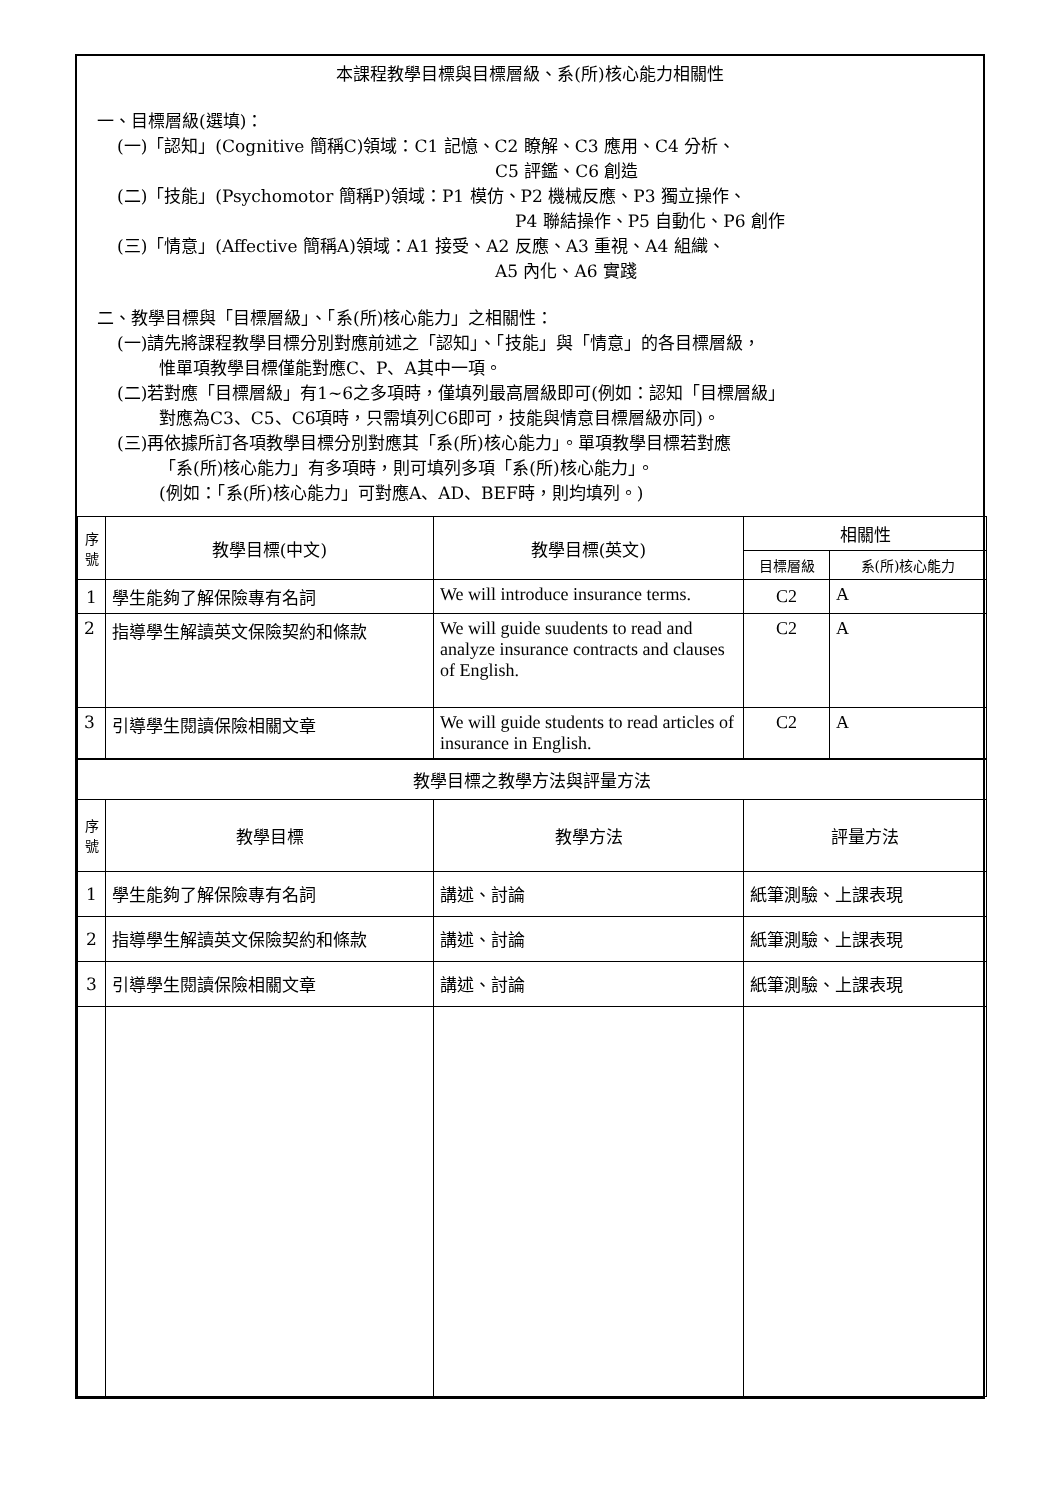本課程教學目標與目標層級、系(所)核心能力相關性
一、目標層級(選填)：
(一)「認知」(Cognitive 簡稱C)領域：C1 記憶、C2 瞭解、C3 應用、C4 分析、
C5 評鑑、C6 創造
(二)「技能」(Psychomotor 簡稱P)領域：P1 模仿、P2 機械反應、P3 獨立操作、
P4 聯結操作、P5 自動化、P6 創作
(三)「情意」(Affective 簡稱A)領域：A1 接受、A2 反應、A3 重視、A4 組織、
A5 內化、A6 實踐
二、教學目標與「目標層級」、「系(所)核心能力」之相關性：
(一)請先將課程教學目標分別對應前述之「認知」、「技能」與「情意」的各目標層級，
惟單項教學目標僅能對應C、P、A其中一項。
(二)若對應「目標層級」有1~6之多項時，僅填列最高層級即可(例如：認知「目標層級」
對應為C3、C5、C6項時，只需填列C6即可，技能與情意目標層級亦同)。
(三)再依據所訂各項教學目標分別對應其「系(所)核心能力」。單項教學目標若對應
「系(所)核心能力」有多項時，則可填列多項「系(所)核心能力」。
(例如：「系(所)核心能力」可對應A、AD、BEF時，則均填列。)
| 序 號 | 教學目標(中文) | 教學目標(英文) | 相關性 | |
| --- | --- | --- | --- | --- |
| | | | 目標層級 | 系(所)核心能力 |
| 1 | 學生能夠了解保險專有名詞 | We will introduce insurance terms. | C2 | A |
| 2 | 指導學生解讀英文保險契約和條款 | We will guide suudents to read and analyze insurance contracts and clauses of English. | C2 | A |
| 3 | 引導學生閱讀保險相關文章 | We will guide students to read articles of insurance in English. | C2 | A |
| 教學目標之教學方法與評量方法 | | | | |
| 序 號 | 教學目標 | 教學方法 | 評量方法 | |
| 1 | 學生能夠了解保險專有名詞 | 講述、討論 | 紙筆測驗、上課表現 | |
| 2 | 指導學生解讀英文保險契約和條款 | 講述、討論 | 紙筆測驗、上課表現 | |
| 3 | 引導學生閱讀保險相關文章 | 講述、討論 | 紙筆測驗、上課表現 | |